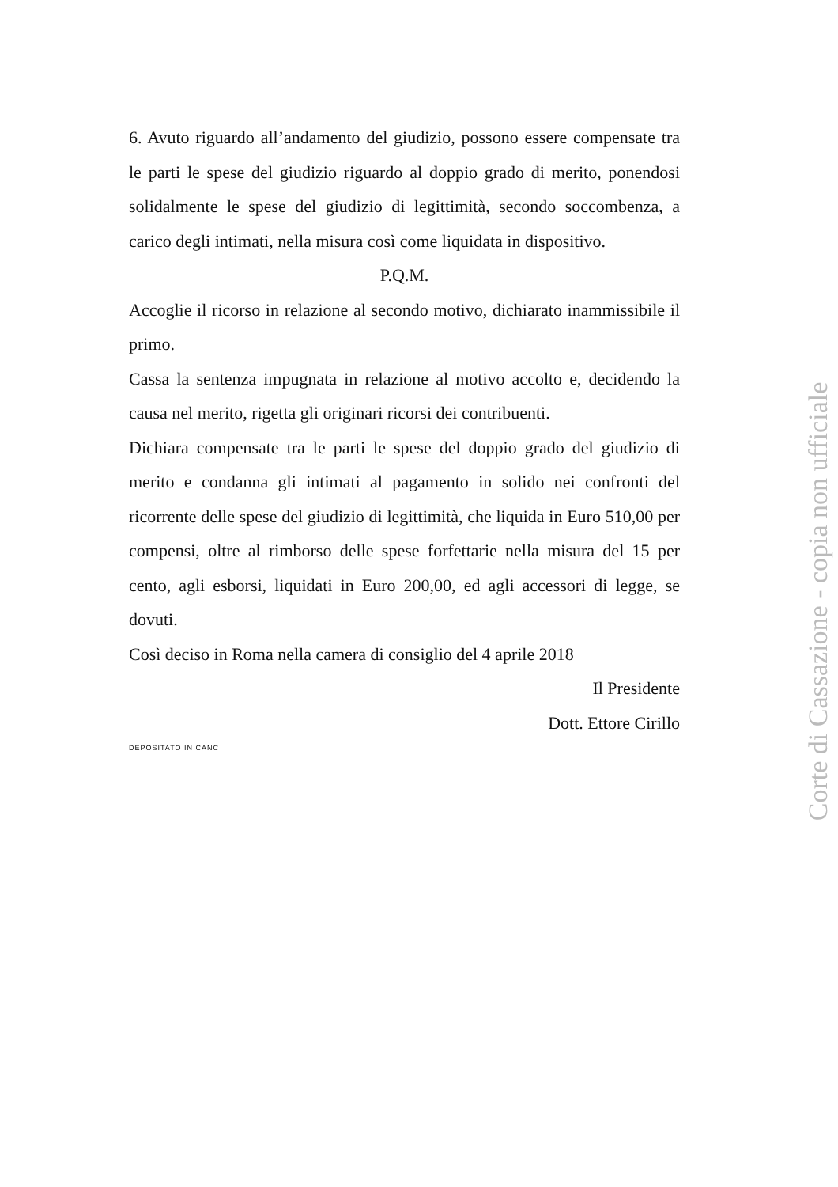6. Avuto riguardo all’andamento del giudizio, possono essere compensate tra le parti le spese del giudizio riguardo al doppio grado di merito, ponendosi solidalmente le spese del giudizio di legittimità, secondo soccombenza, a carico degli intimati, nella misura così come liquidata in dispositivo.
P.Q.M.
Accoglie il ricorso in relazione al secondo motivo, dichiarato inammissibile il primo.
Cassa la sentenza impugnata in relazione al motivo accolto e, decidendo la causa nel merito, rigetta gli originari ricorsi dei contribuenti.
Dichiara compensate tra le parti le spese del doppio grado del giudizio di merito e condanna gli intimati al pagamento in solido nei confronti del ricorrente delle spese del giudizio di legittimità, che liquida in Euro 510,00 per compensi, oltre al rimborso delle spese forfettarie nella misura del 15 per cento, agli esborsi, liquidati in Euro 200,00, ed agli accessori di legge, se dovuti.
Così deciso in Roma nella camera di consiglio del 4 aprile 2018
Il Presidente
Dott. Ettore Cirillo
DEPOSITATO IN CANC
Corte di Cassazione - copia non ufficiale